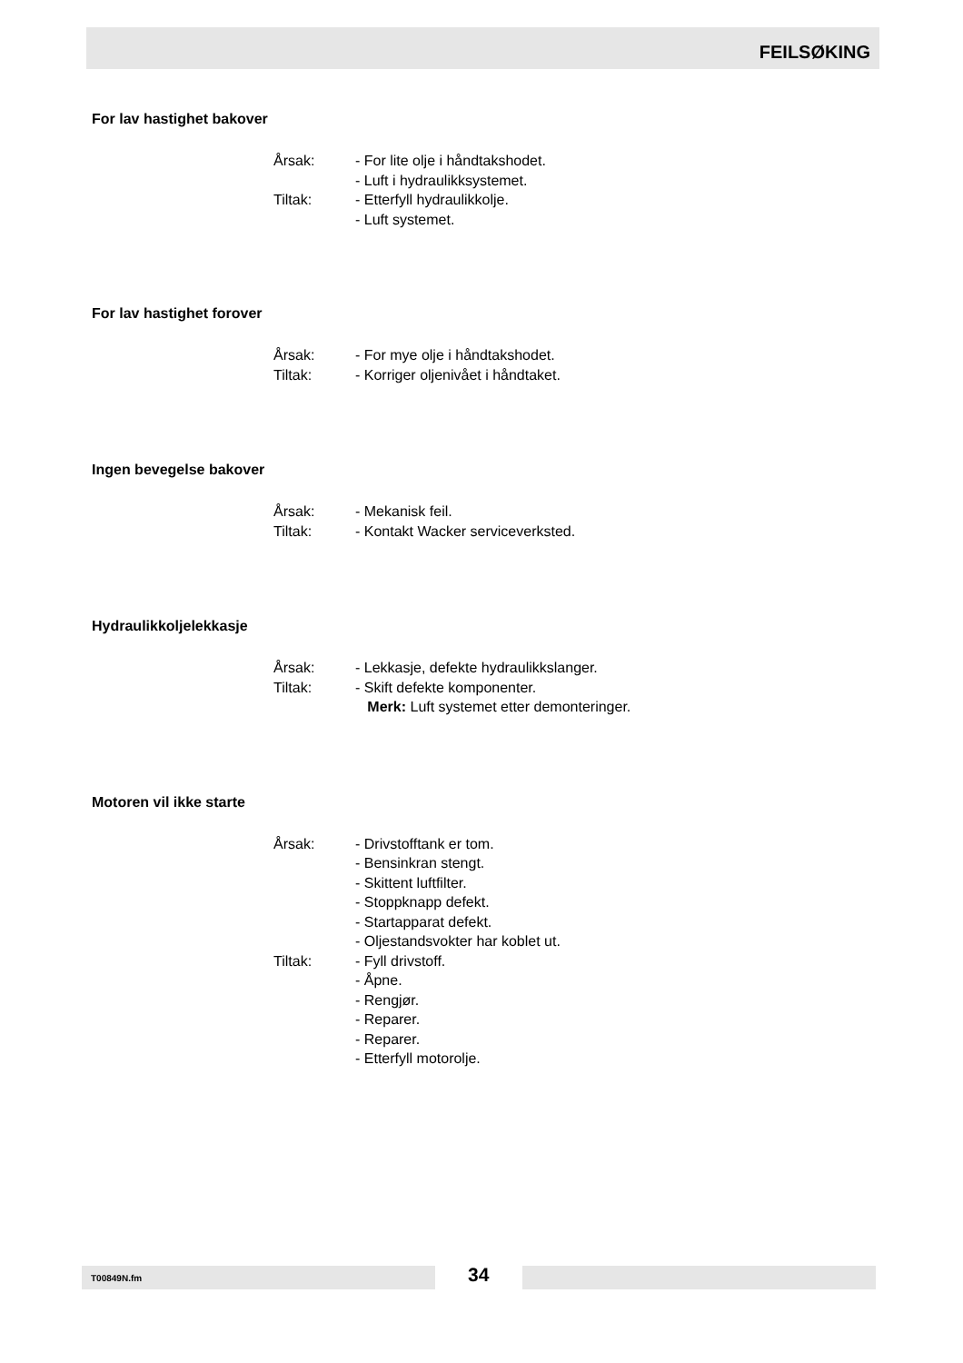FEILSØKING
For lav hastighet bakover
| Årsak: | - For lite olje i håndtakshodet. |
| | - Luft i hydraulikksystemet. |
| Tiltak: | - Etterfyll hydraulikkolje. |
| | - Luft systemet. |
For lav hastighet forover
| Årsak: | - For mye olje i håndtakshodet. |
| Tiltak: | - Korriger oljenivået i håndtaket. |
Ingen bevegelse bakover
| Årsak: | - Mekanisk feil. |
| Tiltak: | - Kontakt Wacker serviceverksted. |
Hydraulikkoljelekkasje
| Årsak: | - Lekkasje, defekte hydraulikkslanger. |
| Tiltak: | - Skift defekte komponenter. |
| | Merk: Luft systemet etter demonteringer. |
Motoren vil ikke starte
| Årsak: | - Drivstofftank er tom. |
| | - Bensinkran stengt. |
| | - Skittent luftfilter. |
| | - Stoppknapp defekt. |
| | - Startapparat defekt. |
| | - Oljestandsvokter har koblet ut. |
| Tiltak: | - Fyll drivstoff. |
| | - Åpne. |
| | - Rengjør. |
| | - Reparer. |
| | - Reparer. |
| | - Etterfyll motorolje. |
T00849N.fm 34